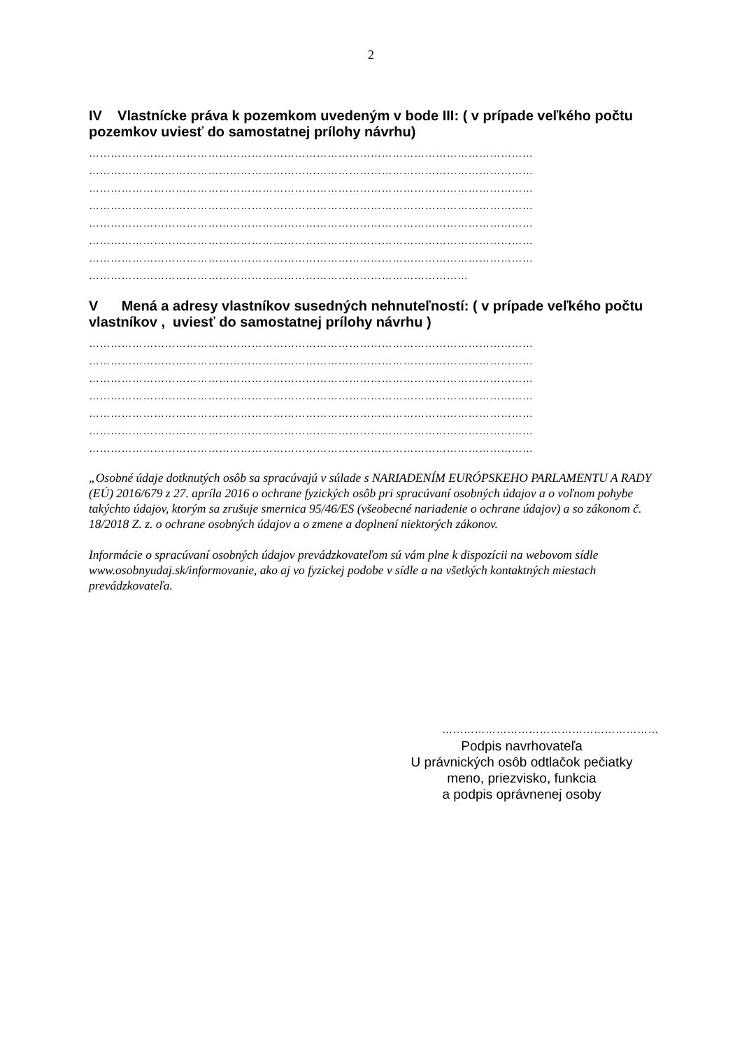2
IV Vlastnícke práva k pozemkom uvedeným v bode III: ( v prípade veľkého počtu pozemkov uviesť do samostatnej prílohy návrhu)
……………………………………………………………………………………………………………
……………………………………………………………………………………………………………
……………………………………………………………………………………………………………
……………………………………………………………………………………………………………
……………………………………………………………………………………………………………
……………………………………………………………………………………………………………
……………………………………………………………………………………………………………
……………………………………………………………………………………………
V Mená a adresy vlastníkov susedných nehnuteľností: ( v prípade veľkého počtu vlastníkov , uviesť do samostatnej prílohy návrhu )
……………………………………………………………………………………………………………
……………………………………………………………………………………………………………
……………………………………………………………………………………………………………
……………………………………………………………………………………………………………
……………………………………………………………………………………………………………
……………………………………………………………………………………………………………
……………………………………………………………………………………………………………
„Osobné údaje dotknutých osôb sa spracúvajú v súlade s NARIADENÍM EURÓPSKEHO PARLAMENTU A RADY (EÚ) 2016/679 z 27. apríla 2016 o ochrane fyzických osôb pri spracúvaní osobných údajov a o voľnom pohybe takýchto údajov, ktorým sa zrušuje smernica 95/46/ES (všeobecné nariadenie o ochrane údajov) a so zákonom č. 18/2018 Z. z. o ochrane osobných údajov a o zmene a doplnení niektorých zákonov.
Informácie o spracúvaní osobných údajov prevádzkovateľom sú vám plne k dispozícii na webovom sídle www.osobnyudaj.sk/informovanie, ako aj vo fyzickej podobe v sídle a na všetkých kontaktných miestach prevádzkovateľa.
……………………………………………………
Podpis navrhovateľa
U právnických osôb odtlačok pečiatky
meno, priezvisko, funkcia
a podpis oprávnenej osoby